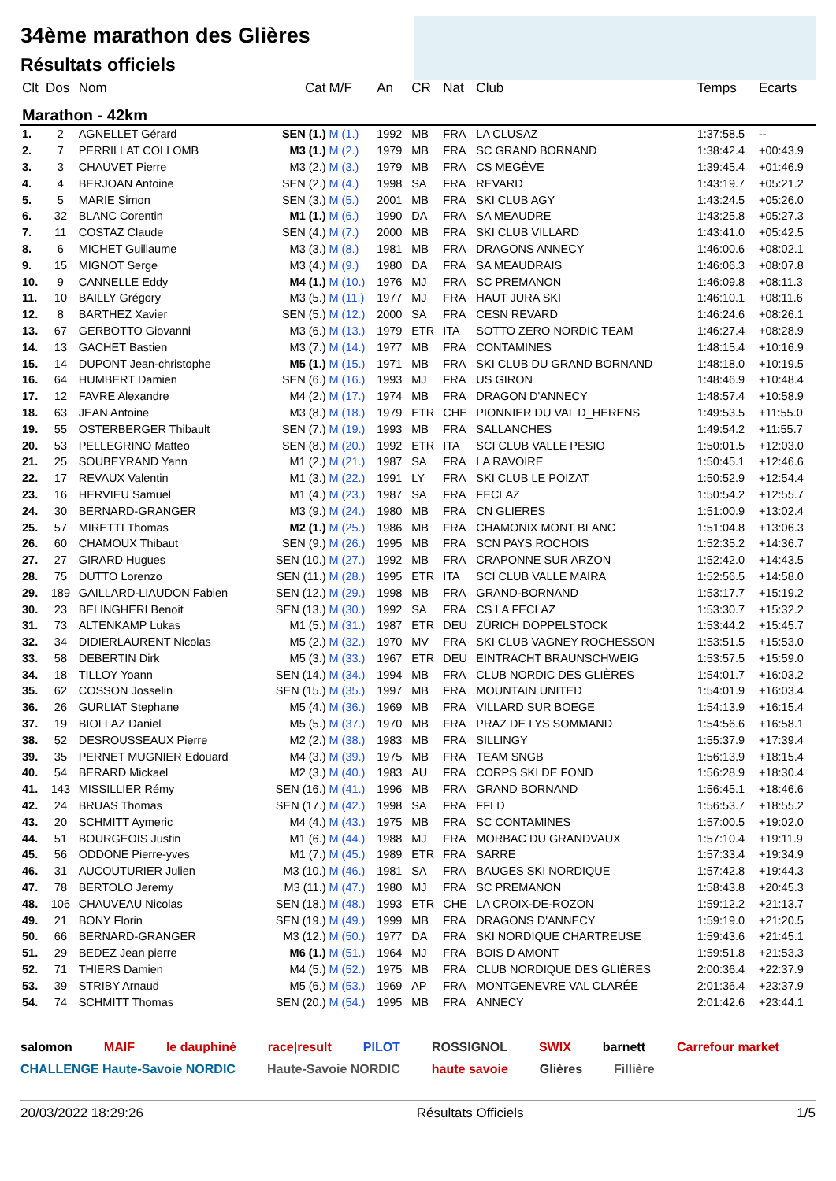34ème marathon des Glières
Résultats officiels
| Clt | Dos | Nom | Cat | M/F | An | CR | Nat | Club | Temps | Ecarts |
| --- | --- | --- | --- | --- | --- | --- | --- | --- | --- | --- |
| Marathon - 42km | | | | | | | | | | |
| 1. | 2 | AGNELLET Gérard | SEN (1.) | M (1.) | 1992 | MB | FRA | LA CLUSAZ | 1:37:58.5 | -- |
| 2. | 7 | PERRILLAT COLLOMB | M3 (1.) | M (2.) | 1979 | MB | FRA | SC GRAND BORNAND | 1:38:42.4 | +00:43.9 |
| 3. | 3 | CHAUVET Pierre | M3 (2.) | M (3.) | 1979 | MB | FRA | CS MEGÈVE | 1:39:45.4 | +01:46.9 |
| 4. | 4 | BERJOAN Antoine | SEN (2.) | M (4.) | 1998 | SA | FRA | REVARD | 1:43:19.7 | +05:21.2 |
| 5. | 5 | MARIE Simon | SEN (3.) | M (5.) | 2001 | MB | FRA | SKI CLUB AGY | 1:43:24.5 | +05:26.0 |
| 6. | 32 | BLANC Corentin | M1 (1.) | M (6.) | 1990 | DA | FRA | SA MEAUDRE | 1:43:25.8 | +05:27.3 |
| 7. | 11 | COSTAZ Claude | SEN (4.) | M (7.) | 2000 | MB | FRA | SKI CLUB VILLARD | 1:43:41.0 | +05:42.5 |
| 8. | 6 | MICHET Guillaume | M3 (3.) | M (8.) | 1981 | MB | FRA | DRAGONS ANNECY | 1:46:00.6 | +08:02.1 |
| 9. | 15 | MIGNOT Serge | M3 (4.) | M (9.) | 1980 | DA | FRA | SA MEAUDRAIS | 1:46:06.3 | +08:07.8 |
| 10. | 9 | CANNELLE Eddy | M4 (1.) | M (10.) | 1976 | MJ | FRA | SC PREMANON | 1:46:09.8 | +08:11.3 |
| 11. | 10 | BAILLY Grégory | M3 (5.) | M (11.) | 1977 | MJ | FRA | HAUT JURA SKI | 1:46:10.1 | +08:11.6 |
| 12. | 8 | BARTHEZ Xavier | SEN (5.) | M (12.) | 2000 | SA | FRA | CESN REVARD | 1:46:24.6 | +08:26.1 |
| 13. | 67 | GERBOTTO Giovanni | M3 (6.) | M (13.) | 1979 | ETR | ITA | SOTTO ZERO NORDIC TEAM | 1:46:27.4 | +08:28.9 |
| 14. | 13 | GACHET Bastien | M3 (7.) | M (14.) | 1977 | MB | FRA | CONTAMINES | 1:48:15.4 | +10:16.9 |
| 15. | 14 | DUPONT Jean-christophe | M5 (1.) | M (15.) | 1971 | MB | FRA | SKI CLUB DU GRAND BORNAND | 1:48:18.0 | +10:19.5 |
| 16. | 64 | HUMBERT Damien | SEN (6.) | M (16.) | 1993 | MJ | FRA | US GIRON | 1:48:46.9 | +10:48.4 |
| 17. | 12 | FAVRE Alexandre | M4 (2.) | M (17.) | 1974 | MB | FRA | DRAGON D'ANNECY | 1:48:57.4 | +10:58.9 |
| 18. | 63 | JEAN Antoine | M3 (8.) | M (18.) | 1979 | ETR | CHE | PIONNIER DU VAL D_HERENS | 1:49:53.5 | +11:55.0 |
| 19. | 55 | OSTERBERGER Thibault | SEN (7.) | M (19.) | 1993 | MB | FRA | SALLANCHES | 1:49:54.2 | +11:55.7 |
| 20. | 53 | PELLEGRINO Matteo | SEN (8.) | M (20.) | 1992 | ETR | ITA | SCI CLUB VALLE PESIO | 1:50:01.5 | +12:03.0 |
| 21. | 25 | SOUBEYRAND Yann | M1 (2.) | M (21.) | 1987 | SA | FRA | LA RAVOIRE | 1:50:45.1 | +12:46.6 |
| 22. | 17 | REVAUX Valentin | M1 (3.) | M (22.) | 1991 | LY | FRA | SKI CLUB LE POIZAT | 1:50:52.9 | +12:54.4 |
| 23. | 16 | HERVIEU Samuel | M1 (4.) | M (23.) | 1987 | SA | FRA | FECLAZ | 1:50:54.2 | +12:55.7 |
| 24. | 30 | BERNARD-GRANGER | M3 (9.) | M (24.) | 1980 | MB | FRA | CN GLIERES | 1:51:00.9 | +13:02.4 |
| 25. | 57 | MIRETTI Thomas | M2 (1.) | M (25.) | 1986 | MB | FRA | CHAMONIX MONT BLANC | 1:51:04.8 | +13:06.3 |
| 26. | 60 | CHAMOUX Thibaut | SEN (9.) | M (26.) | 1995 | MB | FRA | SCN PAYS ROCHOIS | 1:52:35.2 | +14:36.7 |
| 27. | 27 | GIRARD Hugues | SEN (10.) | M (27.) | 1992 | MB | FRA | CRAPONNE SUR ARZON | 1:52:42.0 | +14:43.5 |
| 28. | 75 | DUTTO Lorenzo | SEN (11.) | M (28.) | 1995 | ETR | ITA | SCI CLUB VALLE MAIRA | 1:52:56.5 | +14:58.0 |
| 29. | 189 | GAILLARD-LIAUDON Fabien | SEN (12.) | M (29.) | 1998 | MB | FRA | GRAND-BORNAND | 1:53:17.7 | +15:19.2 |
| 30. | 23 | BELINGHERI Benoit | SEN (13.) | M (30.) | 1992 | SA | FRA | CS LA FECLAZ | 1:53:30.7 | +15:32.2 |
| 31. | 73 | ALTENKAMP Lukas | M1 (5.) | M (31.) | 1987 | ETR | DEU | ZÜRICH DOPPELSTOCK | 1:53:44.2 | +15:45.7 |
| 32. | 34 | DIDIERLAURENT Nicolas | M5 (2.) | M (32.) | 1970 | MV | FRA | SKI CLUB VAGNEY ROCHESSON | 1:53:51.5 | +15:53.0 |
| 33. | 58 | DEBERTIN Dirk | M5 (3.) | M (33.) | 1967 | ETR | DEU | EINTRACHT BRAUNSCHWEIG | 1:53:57.5 | +15:59.0 |
| 34. | 18 | TILLOY Yoann | SEN (14.) | M (34.) | 1994 | MB | FRA | CLUB NORDIC DES GLIÈRES | 1:54:01.7 | +16:03.2 |
| 35. | 62 | COSSON Josselin | SEN (15.) | M (35.) | 1997 | MB | FRA | MOUNTAIN UNITED | 1:54:01.9 | +16:03.4 |
| 36. | 26 | GURLIAT Stephane | M5 (4.) | M (36.) | 1969 | MB | FRA | VILLARD SUR BOEGE | 1:54:13.9 | +16:15.4 |
| 37. | 19 | BIOLLAZ Daniel | M5 (5.) | M (37.) | 1970 | MB | FRA | PRAZ DE LYS SOMMAND | 1:54:56.6 | +16:58.1 |
| 38. | 52 | DESROUSSEAUX Pierre | M2 (2.) | M (38.) | 1983 | MB | FRA | SILLINGY | 1:55:37.9 | +17:39.4 |
| 39. | 35 | PERNET MUGNIER Edouard | M4 (3.) | M (39.) | 1975 | MB | FRA | TEAM SNGB | 1:56:13.9 | +18:15.4 |
| 40. | 54 | BERARD Mickael | M2 (3.) | M (40.) | 1983 | AU | FRA | CORPS SKI DE FOND | 1:56:28.9 | +18:30.4 |
| 41. | 143 | MISSILLIER Rémy | SEN (16.) | M (41.) | 1996 | MB | FRA | GRAND BORNAND | 1:56:45.1 | +18:46.6 |
| 42. | 24 | BRUAS Thomas | SEN (17.) | M (42.) | 1998 | SA | FRA | FFLD | 1:56:53.7 | +18:55.2 |
| 43. | 20 | SCHMITT Aymeric | M4 (4.) | M (43.) | 1975 | MB | FRA | SC CONTAMINES | 1:57:00.5 | +19:02.0 |
| 44. | 51 | BOURGEOIS Justin | M1 (6.) | M (44.) | 1988 | MJ | FRA | MORBAC DU GRANDVAUX | 1:57:10.4 | +19:11.9 |
| 45. | 56 | ODDONE Pierre-yves | M1 (7.) | M (45.) | 1989 | ETR | FRA | SARRE | 1:57:33.4 | +19:34.9 |
| 46. | 31 | AUCOUTURIER Julien | M3 (10.) | M (46.) | 1981 | SA | FRA | BAUGES SKI NORDIQUE | 1:57:42.8 | +19:44.3 |
| 47. | 78 | BERTOLO Jeremy | M3 (11.) | M (47.) | 1980 | MJ | FRA | SC PREMANON | 1:58:43.8 | +20:45.3 |
| 48. | 106 | CHAUVEAU Nicolas | SEN (18.) | M (48.) | 1993 | ETR | CHE | LA CROIX-DE-ROZON | 1:59:12.2 | +21:13.7 |
| 49. | 21 | BONY Florin | SEN (19.) | M (49.) | 1999 | MB | FRA | DRAGONS D'ANNECY | 1:59:19.0 | +21:20.5 |
| 50. | 66 | BERNARD-GRANGER | M3 (12.) | M (50.) | 1977 | DA | FRA | SKI NORDIQUE CHARTREUSE | 1:59:43.6 | +21:45.1 |
| 51. | 29 | BEDEZ Jean pierre | M6 (1.) | M (51.) | 1964 | MJ | FRA | BOIS D AMONT | 1:59:51.8 | +21:53.3 |
| 52. | 71 | THIERS Damien | M4 (5.) | M (52.) | 1975 | MB | FRA | CLUB NORDIQUE DES GLIÈRES | 2:00:36.4 | +22:37.9 |
| 53. | 39 | STRIBY Arnaud | M5 (6.) | M (53.) | 1969 | AP | FRA | MONTGENEVRE VAL CLARÉE | 2:01:36.4 | +23:37.9 |
| 54. | 74 | SCHMITT Thomas | SEN (20.) | M (54.) | 1995 | MB | FRA | ANNECY | 2:01:42.6 | +23:44.1 |
salomon MAIF le dauphiné race|result PILOT ROSSIGNOL SWIX barnett Carrefour market CHALLENGE Haute-Savoie NORDIC Haute-Savoie NORDIC haute savoie Glières Fillière
20/03/2022 18:29:26 Résultats Officiels 1/5